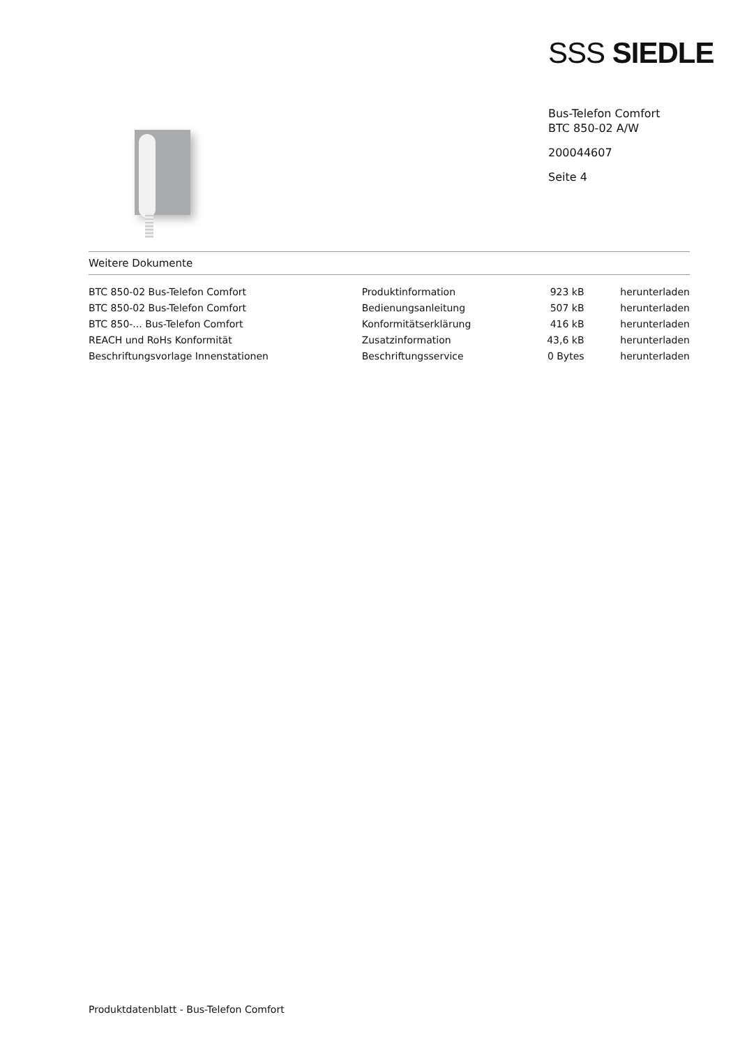SSS SIEDLE
Bus-Telefon Comfort
BTC 850-02 A/W
200044607
Seite 4
Weitere Dokumente
| BTC 850-02 Bus-Telefon Comfort | Produktinformation | 923 kB | herunterladen |
| BTC 850-02 Bus-Telefon Comfort | Bedienungsanleitung | 507 kB | herunterladen |
| BTC 850-... Bus-Telefon Comfort | Konformitätserklärung | 416 kB | herunterladen |
| REACH und RoHs Konformität | Zusatzinformation | 43,6 kB | herunterladen |
| Beschriftungsvorlage Innenstationen | Beschriftungsservice | 0 Bytes | herunterladen |
Produktdatenblatt - Bus-Telefon Comfort